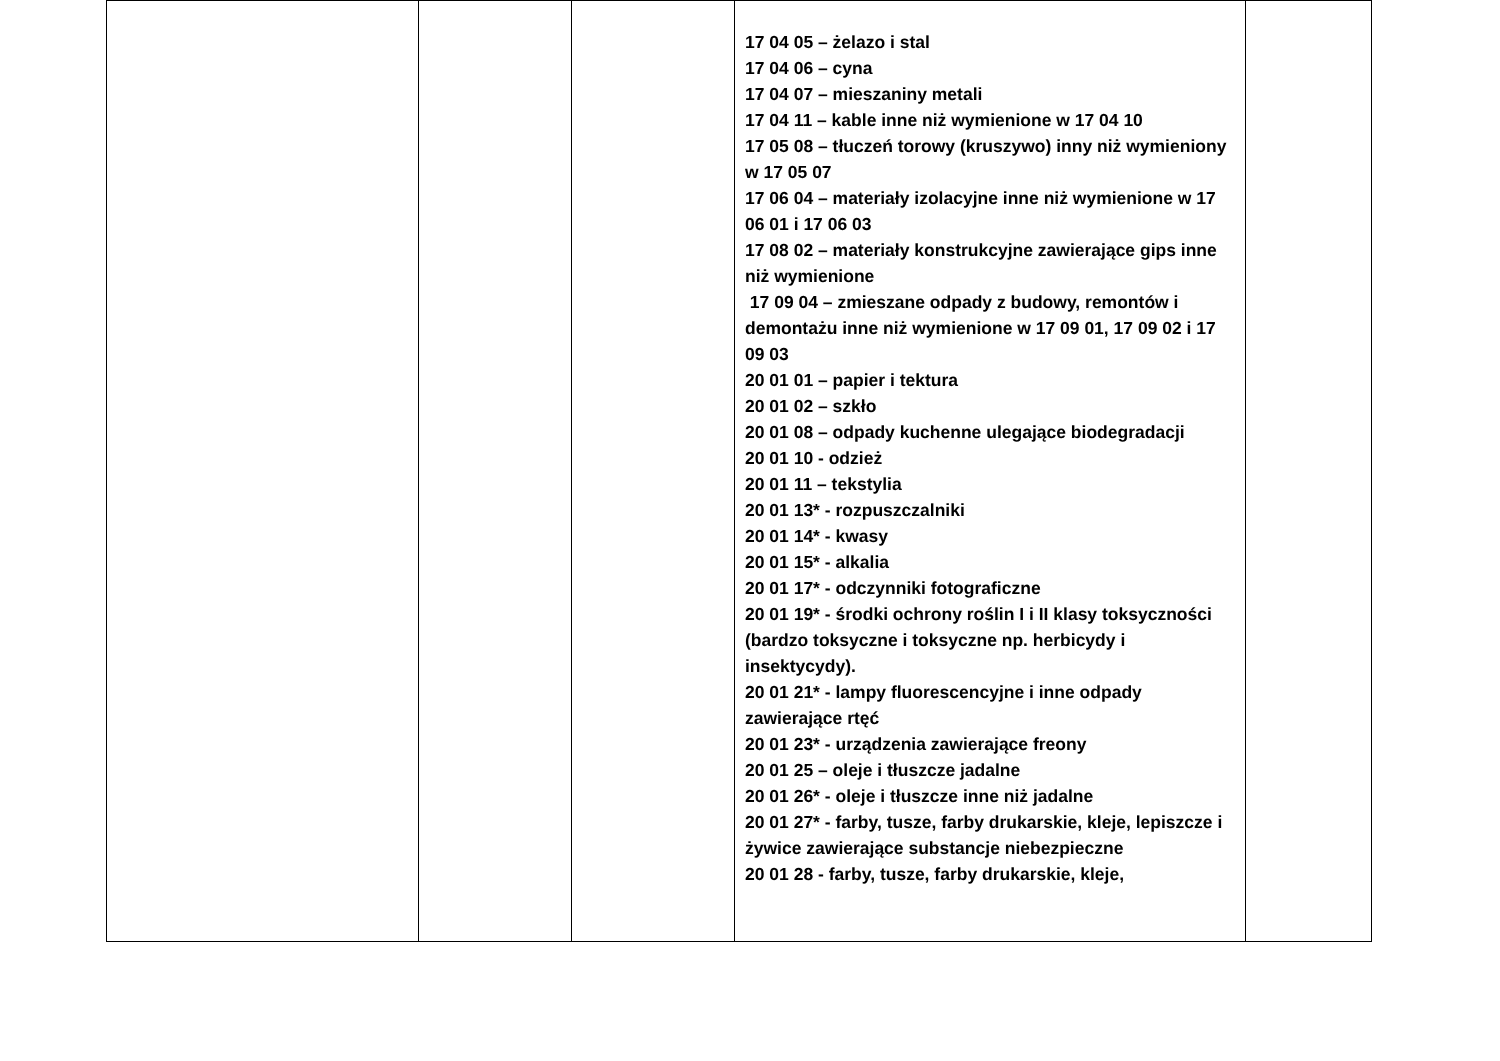| | | | 17 04 05 – żelazo i stal 17 04 06 – cyna 17 04 07 – mieszaniny metali 17 04 11 – kable inne niż wymienione w 17 04 10 17 05 08 – tłuczeń torowy (kruszywo) inny niż wymieniony w 17 05 07 17 06 04 – materiały izolacyjne inne niż wymienione w 17 06 01 i 17 06 03 17 08 02 – materiały konstrukcyjne zawierające gips inne niż wymienione 17 09 04 – zmieszane odpady z budowy, remontów i demontażu inne niż wymienione w 17 09 01, 17 09 02 i 17 09 03 20 01 01 – papier i tektura 20 01 02 – szkło 20 01 08 – odpady kuchenne ulegające biodegradacji 20 01 10 - odzież 20 01 11 – tekstylia 20 01 13* - rozpuszczalniki 20 01 14* - kwasy 20 01 15* - alkalia 20 01 17* - odczynniki fotograficzne 20 01 19* - środki ochrony roślin I i II klasy toksyczności (bardzo toksyczne i toksyczne np. herbicydy i insektycydy). 20 01 21* - lampy fluorescencyjne i inne odpady zawierające rtęć 20 01 23* - urządzenia zawierające freony 20 01 25 – oleje i tłuszcze jadalne 20 01 26* - oleje i tłuszcze inne niż jadalne 20 01 27* - farby, tusze, farby drukarskie, kleje, lepiszcze i żywice zawierające substancje niebezpieczne 20 01 28 - farby, tusze, farby drukarskie, kleje, | |